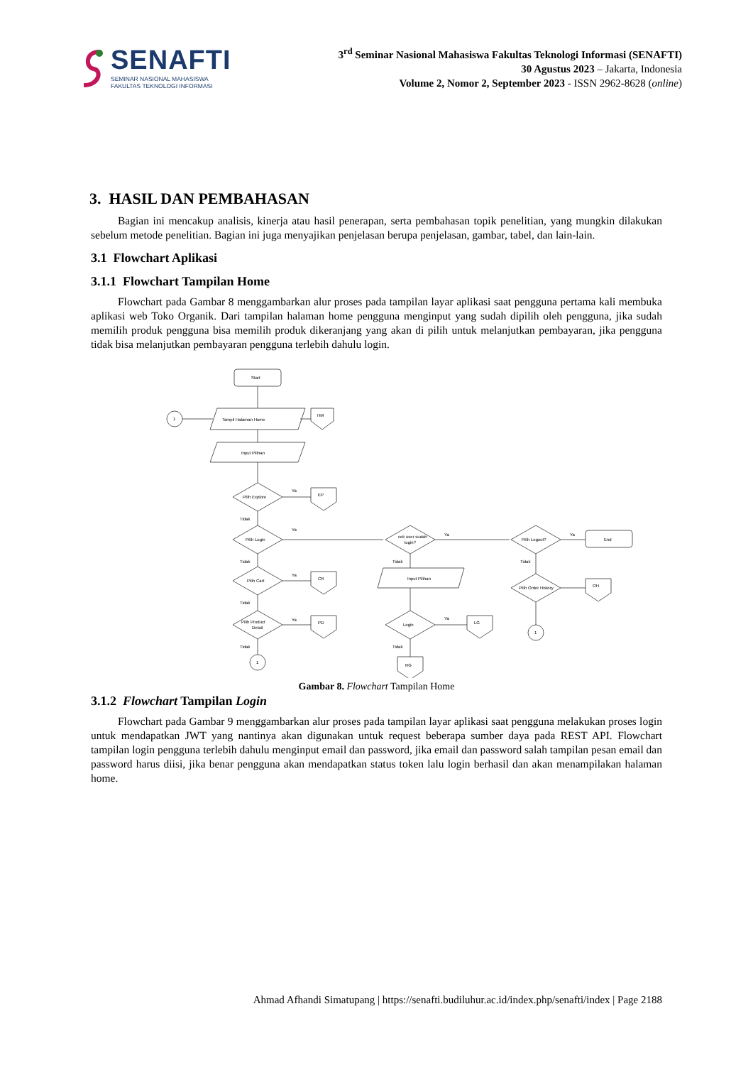SENAFTI
SEMINAR NASIONAL MAHASISWA
FAKULTAS TEKNOLOGI INFORMASI
3<sup>rd</sup> Seminar Nasional Mahasiswa Fakultas Teknologi Informasi (SENAFTI)
30 Agustus 2023 – Jakarta, Indonesia
Volume 2, Nomor 2, September 2023 - ISSN 2962-8628 (online)
3. HASIL DAN PEMBAHASAN
Bagian ini mencakup analisis, kinerja atau hasil penerapan, serta pembahasan topik penelitian, yang mungkin dilakukan sebelum metode penelitian. Bagian ini juga menyajikan penjelasan berupa penjelasan, gambar, tabel, dan lain-lain.
3.1 Flowchart Aplikasi
3.1.1 Flowchart Tampilan Home
Flowchart pada Gambar 8 menggambarkan alur proses pada tampilan layar aplikasi saat pengguna pertama kali membuka aplikasi web Toko Organik. Dari tampilan halaman home pengguna menginput yang sudah dipilih oleh pengguna, jika sudah memilih produk pengguna bisa memilih produk dikeranjang yang akan di pilih untuk melanjutkan pembayaran, jika pengguna tidak bisa melanjutkan pembayaran pengguna terlebih dahulu login.
Start
Tampil Halaman Home
1
HM
Input Pilihan
Pilih Explore
Ya
EP
Tidak
Pilih Login
Ya
cek user sudah
login?
Ya
Pilih Logout?
Ya
End
Tidak
Tidak
Tidak
Pilih Cart
Ya
CR
Input Pilihan
Pilih Order History
OH
Tidak
Pilih Product
Detail
Ya
PD
Login
Ya
LG
1
Tidak
Tidak
1
RG
Gambar 8. Flowchart Tampilan Home
3.1.2 Flowchart Tampilan Login
Flowchart pada Gambar 9 menggambarkan alur proses pada tampilan layar aplikasi saat pengguna melakukan proses login untuk mendapatkan JWT yang nantinya akan digunakan untuk request beberapa sumber daya pada REST API. Flowchart tampilan login pengguna terlebih dahulu menginput email dan password, jika email dan password salah tampilan pesan email dan password harus diisi, jika benar pengguna akan mendapatkan status token lalu login berhasil dan akan menampilakan halaman home.
Ahmad Afhandi Simatupang | https://senafti.budiluhur.ac.id/index.php/senafti/index | Page 2188